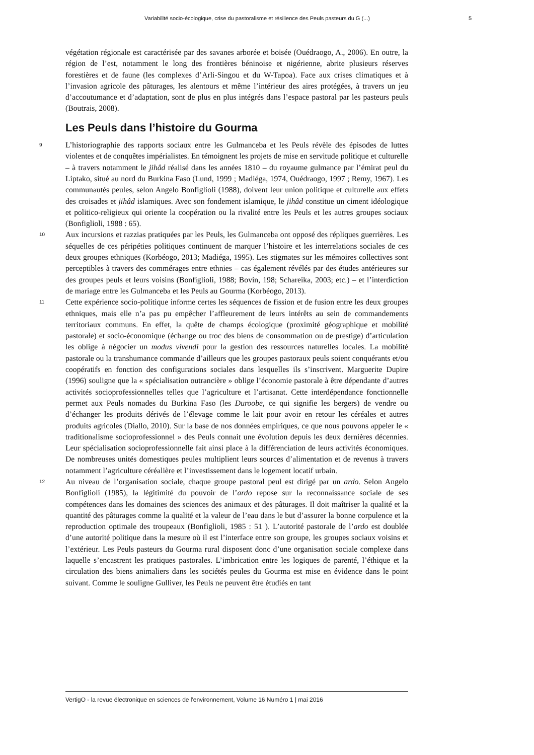Variabilité socio-écologique, crise du pastoralisme et résilience des Peuls pasteurs du G (...) 5
végétation régionale est caractérisée par des savanes arborée et boisée (Ouédraogo, A., 2006). En outre, la région de l’est, notamment le long des frontières béninoise et nigérienne, abrite plusieurs réserves forestières et de faune (les complexes d’Arli-Singou et du W-Tapoa). Face aux crises climatiques et à l’invasion agricole des pâturages, les alentours et même l’intérieur des aires protégées, à travers un jeu d’accoutumance et d’adaptation, sont de plus en plus intégrés dans l’espace pastoral par les pasteurs peuls (Boutrais, 2008).
Les Peuls dans l’histoire du Gourma
9 L’historiographie des rapports sociaux entre les Gulmanceba et les Peuls révèle des épisodes de luttes violentes et de conquêtes impérialistes. En témoignent les projets de mise en servitude politique et culturelle – à travers notamment le jihâd réalisé dans les années 1810 – du royaume gulmance par l’émirat peul du Liptako, situé au nord du Burkina Faso (Lund, 1999 ; Madiéga, 1974, Ouédraogo, 1997 ; Remy, 1967). Les communautés peules, selon Angelo Bonfiglioli (1988), doivent leur union politique et culturelle aux effets des croisades et jihâd islamiques. Avec son fondement islamique, le jihâd constitue un ciment idéologique et politico-religieux qui oriente la coopération ou la rivalité entre les Peuls et les autres groupes sociaux (Bonfiglioli, 1988 : 65).
10 Aux incursions et razzias pratiquées par les Peuls, les Gulmanceba ont opposé des répliques guerrières. Les séquelles de ces péripéties politiques continuent de marquer l’histoire et les interrelations sociales de ces deux groupes ethniques (Korbéogo, 2013; Madiéga, 1995). Les stigmates sur les mémoires collectives sont perceptibles à travers des commérages entre ethnies – cas également révélés par des études antérieures sur des groupes peuls et leurs voisins (Bonfiglioli, 1988; Bovin, 198; Schareika, 2003; etc.) – et l’interdiction de mariage entre les Gulmanceba et les Peuls au Gourma (Korbéogo, 2013).
11 Cette expérience socio-politique informe certes les séquences de fission et de fusion entre les deux groupes ethniques, mais elle n’a pas pu empêcher l’affleurement de leurs intérêts au sein de commandements territoriaux communs. En effet, la quête de champs écologique (proximité géographique et mobilité pastorale) et socio-économique (échange ou troc des biens de consommation ou de prestige) d’articulation les oblige à négocier un modus vivendi pour la gestion des ressources naturelles locales. La mobilité pastorale ou la transhumance commande d’ailleurs que les groupes pastoraux peuls soient conquérants et/ou coopératifs en fonction des configurations sociales dans lesquelles ils s’inscrivent. Marguerite Dupire (1996) souligne que la « spécialisation outrancière » oblige l’économie pastorale à être dépendante d’autres activités socioprofessionnelles telles que l’agriculture et l’artisanat. Cette interdépendance fonctionnelle permet aux Peuls nomades du Burkina Faso (les Duroobe, ce qui signifie les bergers) de vendre ou d’échanger les produits dérivés de l’élevage comme le lait pour avoir en retour les céréales et autres produits agricoles (Diallo, 2010). Sur la base de nos données empiriques, ce que nous pouvons appeler le « traditionalisme socioprofessionnel » des Peuls connait une évolution depuis les deux dernières décennies. Leur spécialisation socioprofessionnelle fait ainsi place à la différenciation de leurs activités économiques. De nombreuses unités domestiques peules multiplient leurs sources d’alimentation et de revenus à travers notamment l’agriculture céréalière et l’investissement dans le logement locatif urbain.
12 Au niveau de l’organisation sociale, chaque groupe pastoral peul est dirigé par un ardo. Selon Angelo Bonfiglioli (1985), la légitimité du pouvoir de l’ardo repose sur la reconnaissance sociale de ses compétences dans les domaines des sciences des animaux et des pâturages. Il doit maîtriser la qualité et la quantité des pâturages comme la qualité et la valeur de l’eau dans le but d’assurer la bonne corpulence et la reproduction optimale des troupeaux (Bonfiglioli, 1985 : 51 ). L’autorité pastorale de l’ardo est doublée d’une autorité politique dans la mesure où il est l’interface entre son groupe, les groupes sociaux voisins et l’extérieur. Les Peuls pasteurs du Gourma rural disposent donc d’une organisation sociale complexe dans laquelle s’encastrent les pratiques pastorales. L’imbrication entre les logiques de parenté, l’éthique et la circulation des biens animaliers dans les sociétés peules du Gourma est mise en évidence dans le point suivant. Comme le souligne Gulliver, les Peuls ne peuvent être étudiés en tant
VertigO - la revue électronique en sciences de l'environnement, Volume 16 Numéro 1 | mai 2016